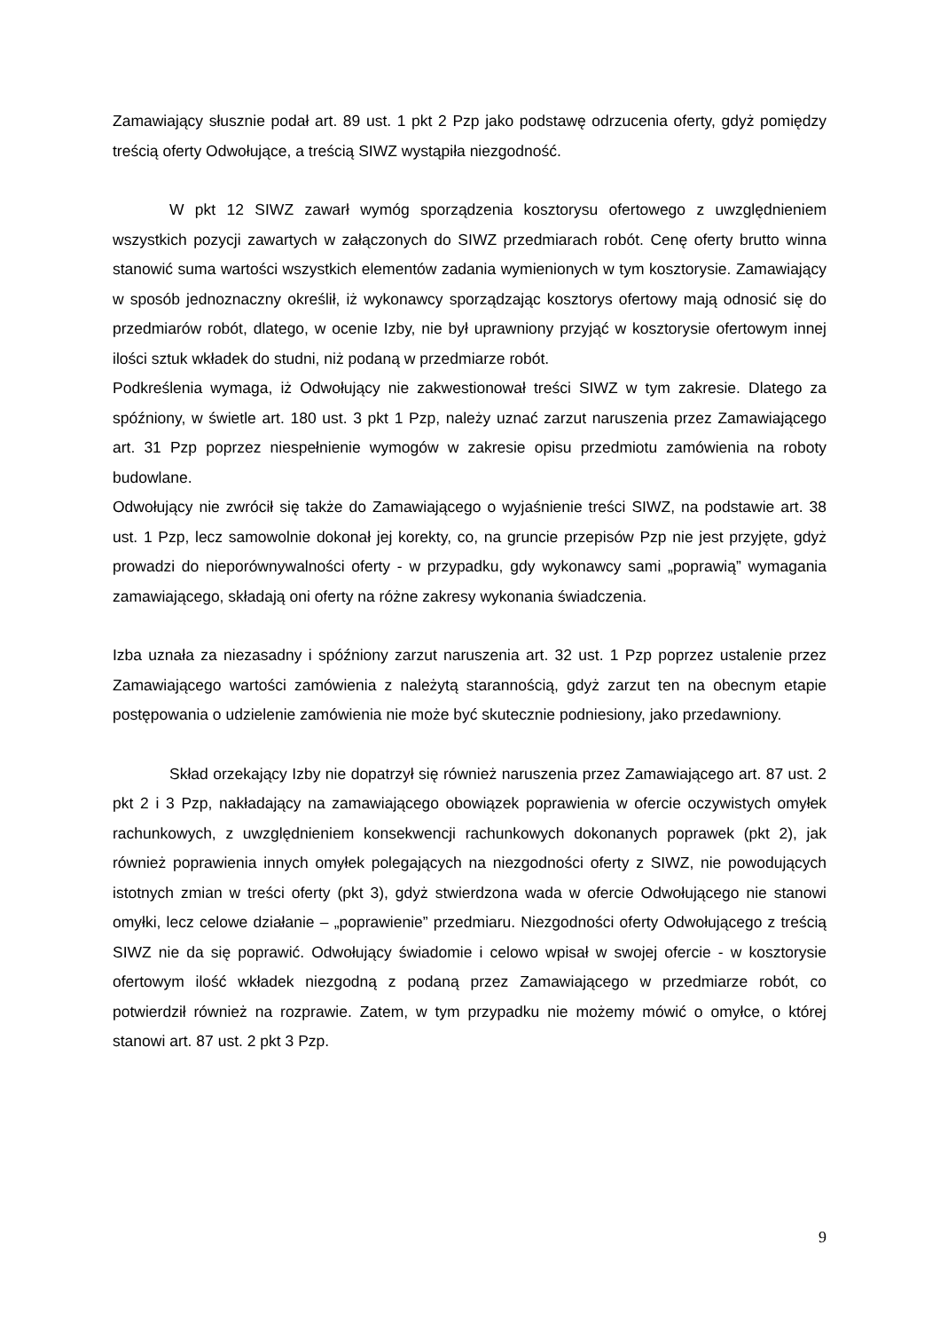Zamawiający słusznie podał art. 89 ust. 1 pkt 2 Pzp jako podstawę odrzucenia oferty, gdyż pomiędzy treścią oferty Odwołujące, a treścią SIWZ wystąpiła niezgodność.
W pkt 12 SIWZ zawarł wymóg sporządzenia kosztorysu ofertowego z uwzględnieniem wszystkich pozycji zawartych w załączonych do SIWZ przedmiarach robót. Cenę oferty brutto winna stanowić suma wartości wszystkich elementów zadania wymienionych w tym kosztorysie. Zamawiający w sposób jednoznaczny określił, iż wykonawcy sporządzając kosztorys ofertowy mają odnosić się do przedmiarów robót, dlatego, w ocenie Izby, nie był uprawniony przyjąć w kosztorysie ofertowym innej ilości sztuk wkładek do studni, niż podaną w przedmiarze robót.
Podkreślenia wymaga, iż Odwołujący nie zakwestionował treści SIWZ w tym zakresie. Dlatego za spóźniony, w świetle art. 180 ust. 3 pkt 1 Pzp, należy uznać zarzut naruszenia przez Zamawiającego art. 31 Pzp poprzez niespełnienie wymogów w zakresie opisu przedmiotu zamówienia na roboty budowlane.
Odwołujący nie zwrócił się także do Zamawiającego o wyjaśnienie treści SIWZ, na podstawie art. 38 ust. 1 Pzp, lecz samowolnie dokonał jej korekty, co, na gruncie przepisów Pzp nie jest przyjęte, gdyż prowadzi do nieporównywalności oferty - w przypadku, gdy wykonawcy sami „poprawią” wymagania zamawiającego, składają oni oferty na różne zakresy wykonania świadczenia.
Izba uznała za niezasadny i spóźniony zarzut naruszenia art. 32 ust. 1 Pzp poprzez ustalenie przez Zamawiającego wartości zamówienia z należytą starannością, gdyż zarzut ten na obecnym etapie postępowania o udzielenie zamówienia nie może być skutecznie podniesiony, jako przedawniony.
Skład orzekający Izby nie dopatrzył się również naruszenia przez Zamawiającego art. 87 ust. 2 pkt 2 i 3 Pzp, nakładający na zamawiającego obowiązek poprawienia w ofercie oczywistych omyłek rachunkowych, z uwzględnieniem konsekwencji rachunkowych dokonanych poprawek (pkt 2), jak również poprawienia innych omyłek polegających na niezgodności oferty z SIWZ, nie powodujących istotnych zmian w treści oferty (pkt 3), gdyż stwierdzona wada w ofercie Odwołującego nie stanowi omyłki, lecz celowe działanie – „poprawienie” przedmiaru. Niezgodności oferty Odwołującego z treścią SIWZ nie da się poprawić. Odwołujący świadomie i celowo wpisał w swojej ofercie - w kosztorysie ofertowym ilość wkładek niezgodną z podaną przez Zamawiającego w przedmiarze robót, co potwierdził również na rozprawie. Zatem, w tym przypadku nie możemy mówić o omyłce, o której stanowi art. 87 ust. 2 pkt 3 Pzp.
9